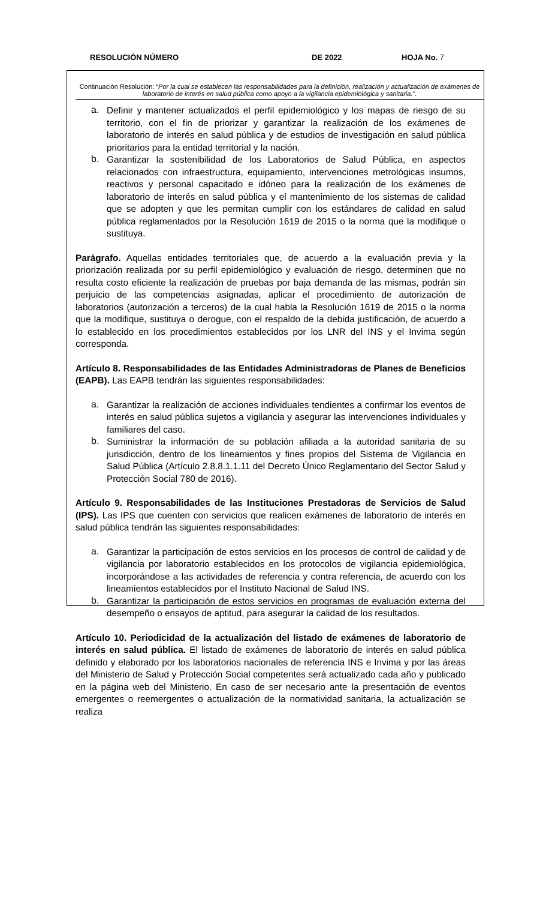RESOLUCIÓN NÚMERO DE 2022 HOJA No. 7
Continuación Resolución: “Por la cual se establecen las responsabilidades para la definición, realización y actualización de exámenes de laboratorio de interés en salud pública como apoyo a la vigilancia epidemiológica y sanitaria.”.
a.
Definir y mantener actualizados el perfil epidemiológico y los mapas de riesgo de su territorio, con el fin de priorizar y garantizar la realización de los exámenes de laboratorio de interés en salud pública y de estudios de investigación en salud pública prioritarios para la entidad territorial y la nación.
b.
Garantizar la sostenibilidad de los Laboratorios de Salud Pública, en aspectos relacionados con infraestructura, equipamiento, intervenciones metrológicas insumos, reactivos y personal capacitado e idóneo para la realización de los exámenes de laboratorio de interés en salud pública y el mantenimiento de los sistemas de calidad que se adopten y que les permitan cumplir con los estándares de calidad en salud pública reglamentados por la Resolución 1619 de 2015 o la norma que la modifique o sustituya.
Parágrafo. Aquellas entidades territoriales que, de acuerdo a la evaluación previa y la priorización realizada por su perfil epidemiológico y evaluación de riesgo, determinen que no resulta costo eficiente la realización de pruebas por baja demanda de las mismas, podrán sin perjuicio de las competencias asignadas, aplicar el procedimiento de autorización de laboratorios (autorización a terceros) de la cual habla la Resolución 1619 de 2015 o la norma que la modifique, sustituya o derogue, con el respaldo de la debida justificación, de acuerdo a lo establecido en los procedimientos establecidos por los LNR del INS y el Invima según corresponda.
Artículo 8. Responsabilidades de las Entidades Administradoras de Planes de Beneficios (EAPB). Las EAPB tendrán las siguientes responsabilidades:
a.
Garantizar la realización de acciones individuales tendientes a confirmar los eventos de interés en salud pública sujetos a vigilancia y asegurar las intervenciones individuales y familiares del caso.
b.
Suministrar la información de su población afiliada a la autoridad sanitaria de su jurisdicción, dentro de los lineamientos y fines propios del Sistema de Vigilancia en Salud Pública (Artículo 2.8.8.1.1.11 del Decreto Único Reglamentario del Sector Salud y Protección Social 780 de 2016).
Artículo 9. Responsabilidades de las Instituciones Prestadoras de Servicios de Salud (IPS). Las IPS que cuenten con servicios que realicen exámenes de laboratorio de interés en salud pública tendrán las siguientes responsabilidades:
a.
Garantizar la participación de estos servicios en los procesos de control de calidad y de vigilancia por laboratorio establecidos en los protocolos de vigilancia epidemiológica, incorporándose a las actividades de referencia y contra referencia, de acuerdo con los lineamientos establecidos por el Instituto Nacional de Salud INS.
b.
Garantizar la participación de estos servicios en programas de evaluación externa del desempeño o ensayos de aptitud, para asegurar la calidad de los resultados.
Artículo 10. Periodicidad de la actualización del listado de exámenes de laboratorio de interés en salud pública. El listado de exámenes de laboratorio de interés en salud pública definido y elaborado por los laboratorios nacionales de referencia INS e Invima y por las áreas del Ministerio de Salud y Protección Social competentes será actualizado cada año y publicado en la página web del Ministerio. En caso de ser necesario ante la presentación de eventos emergentes o reemergentes o actualización de la normatividad sanitaria, la actualización se realiza